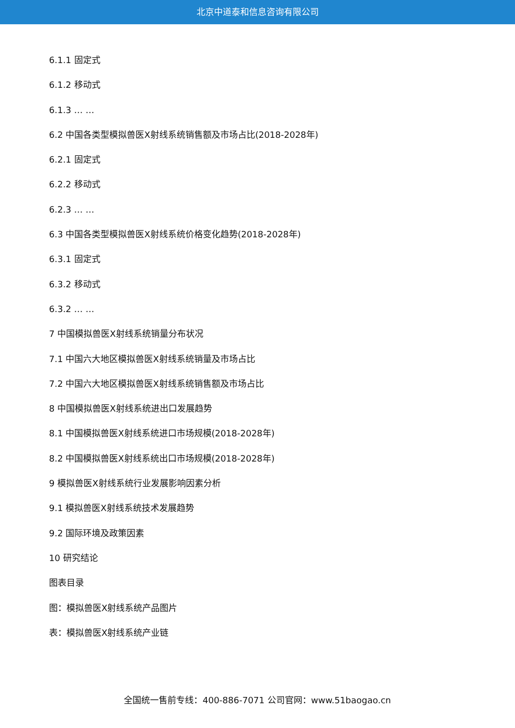北京中道泰和信息咨询有限公司
6.1.1 固定式
6.1.2 移动式
6.1.3 … …
6.2 中国各类型模拟兽医X射线系统销售额及市场占比(2018-2028年)
6.2.1 固定式
6.2.2 移动式
6.2.3 … …
6.3 中国各类型模拟兽医X射线系统价格变化趋势(2018-2028年)
6.3.1 固定式
6.3.2 移动式
6.3.2 … …
7 中国模拟兽医X射线系统销量分布状况
7.1 中国六大地区模拟兽医X射线系统销量及市场占比
7.2 中国六大地区模拟兽医X射线系统销售额及市场占比
8 中国模拟兽医X射线系统进出口发展趋势
8.1 中国模拟兽医X射线系统进口市场规模(2018-2028年)
8.2 中国模拟兽医X射线系统出口市场规模(2018-2028年)
9 模拟兽医X射线系统行业发展影响因素分析
9.1 模拟兽医X射线系统技术发展趋势
9.2 国际环境及政策因素
10 研究结论
图表目录
图：模拟兽医X射线系统产品图片
表：模拟兽医X射线系统产业链
全国统一售前专线：400-886-7071 公司官网：www.51baogao.cn